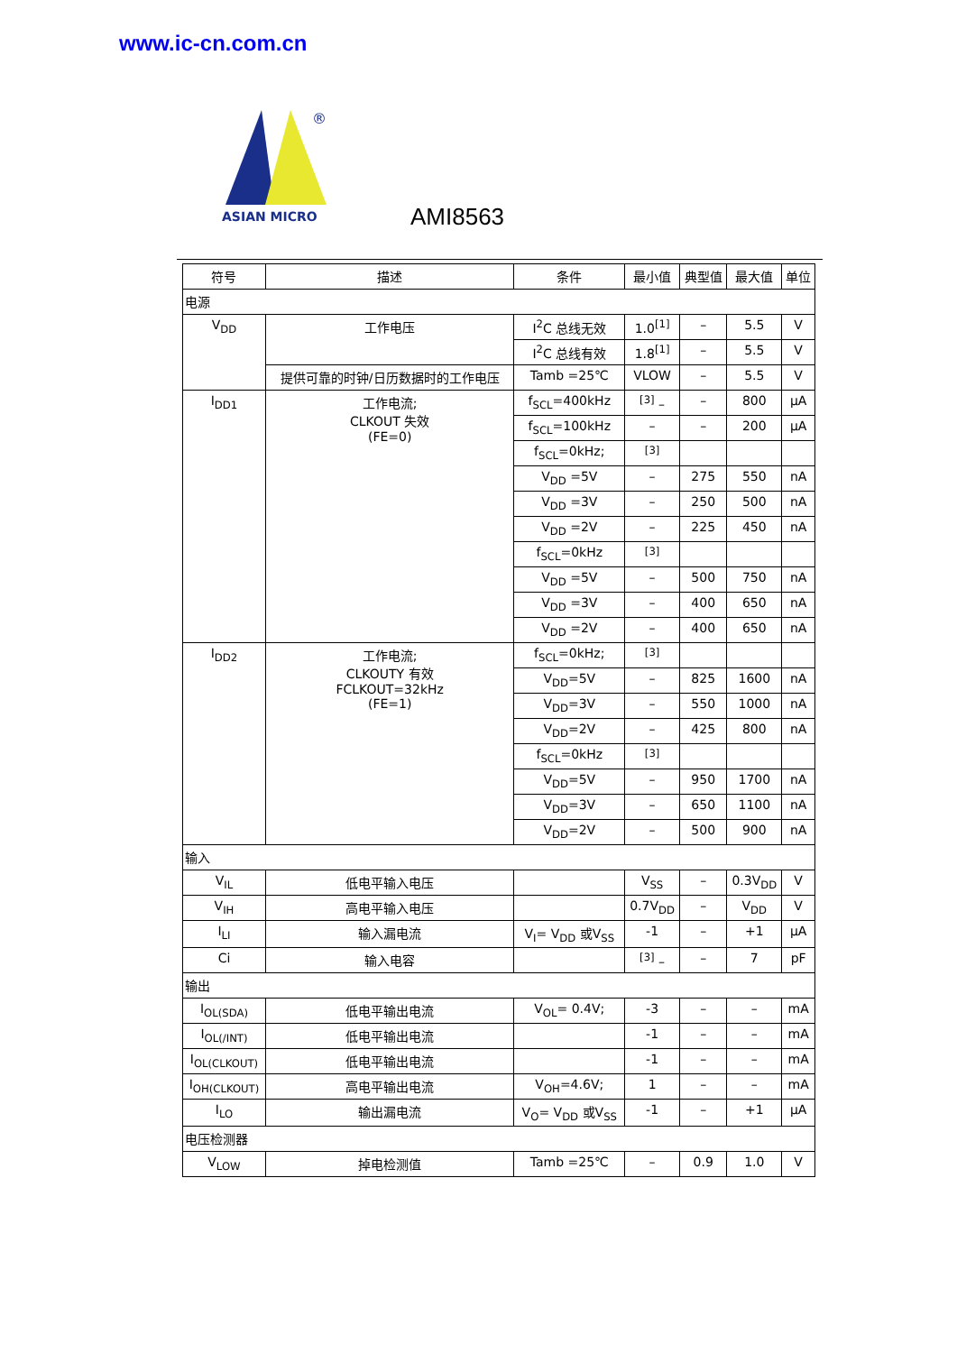www.ic-cn.com.cn
®
ASIAN MICRO
AMI8563
| 符号 | 描述 | 条件 | 最小值 | 典型值 | 最大值 | 单位 |
| --- | --- | --- | --- | --- | --- | --- |
| 电源 | | | | | | |
| V<sub>DD</sub> | 工作电压 | I<sup>2</sup>C 总线无效 | 1.0<sup>[1]</sup> | – | 5.5 | V |
| | | I<sup>2</sup>C 总线有效 | 1.8<sup>[1]</sup> | – | 5.5 | V |
| | 提供可靠的时钟/日历数据时的工作电压 | Tamb =25℃ | VLOW | – | 5.5 | V |
| I<sub>DD1</sub> | 工作电流; CLKOUT 失效 (FE=0) | f<sub>SCL</sub>=400kHz | <sup>[3]</sup> – | – | 800 | μA |
| | | f<sub>SCL</sub>=100kHz | – | – | 200 | μA |
| | | f<sub>SCL</sub>=0kHz; | <sup>[3]</sup> | | | |
| | | V<sub>DD</sub> =5V | – | 275 | 550 | nA |
| | | V<sub>DD</sub> =3V | – | 250 | 500 | nA |
| | | V<sub>DD</sub> =2V | – | 225 | 450 | nA |
| | | f<sub>SCL</sub>=0kHz | <sup>[3]</sup> | | | |
| | | V<sub>DD</sub> =5V | – | 500 | 750 | nA |
| | | V<sub>DD</sub> =3V | – | 400 | 650 | nA |
| | | V<sub>DD</sub> =2V | – | 400 | 650 | nA |
| I<sub>DD2</sub> | 工作电流; CLKOUTY 有效 FCLKOUT=32kHz (FE=1) | f<sub>SCL</sub>=0kHz; | <sup>[3]</sup> | | | |
| | | V<sub>DD</sub>=5V | – | 825 | 1600 | nA |
| | | V<sub>DD</sub>=3V | – | 550 | 1000 | nA |
| | | V<sub>DD</sub>=2V | – | 425 | 800 | nA |
| | | f<sub>SCL</sub>=0kHz | <sup>[3]</sup> | | | |
| | | V<sub>DD</sub>=5V | – | 950 | 1700 | nA |
| | | V<sub>DD</sub>=3V | – | 650 | 1100 | nA |
| | | V<sub>DD</sub>=2V | – | 500 | 900 | nA |
| 输入 | | | | | | |
| V<sub>IL</sub> | 低电平输入电压 | | V<sub>SS</sub> | – | 0.3V<sub>DD</sub> | V |
| V<sub>IH</sub> | 高电平输入电压 | | 0.7V<sub>DD</sub> | – | V<sub>DD</sub> | V |
| I<sub>LI</sub> | 输入漏电流 | V<sub>I</sub>= V<sub>DD</sub> 或V<sub>SS</sub> | -1 | – | +1 | μA |
| Ci | 输入电容 | | <sup>[3]</sup> – | – | 7 | pF |
| 输出 | | | | | | |
| I<sub>OL(SDA)</sub> | 低电平输出电流 | V<sub>OL</sub>= 0.4V; | -3 | – | – | mA |
| I<sub>OL(/INT)</sub> | 低电平输出电流 | | -1 | – | – | mA |
| I<sub>OL(CLKOUT)</sub> | 低电平输出电流 | | -1 | – | – | mA |
| I<sub>OH(CLKOUT)</sub> | 高电平输出电流 | V<sub>OH</sub>=4.6V; | 1 | – | – | mA |
| I<sub>LO</sub> | 输出漏电流 | V<sub>O</sub>= V<sub>DD</sub> 或V<sub>SS</sub> | -1 | – | +1 | μA |
| 电压检测器 | | | | | | |
| V<sub>LOW</sub> | 掉电检测值 | Tamb =25℃ | – | 0.9 | 1.0 | V |